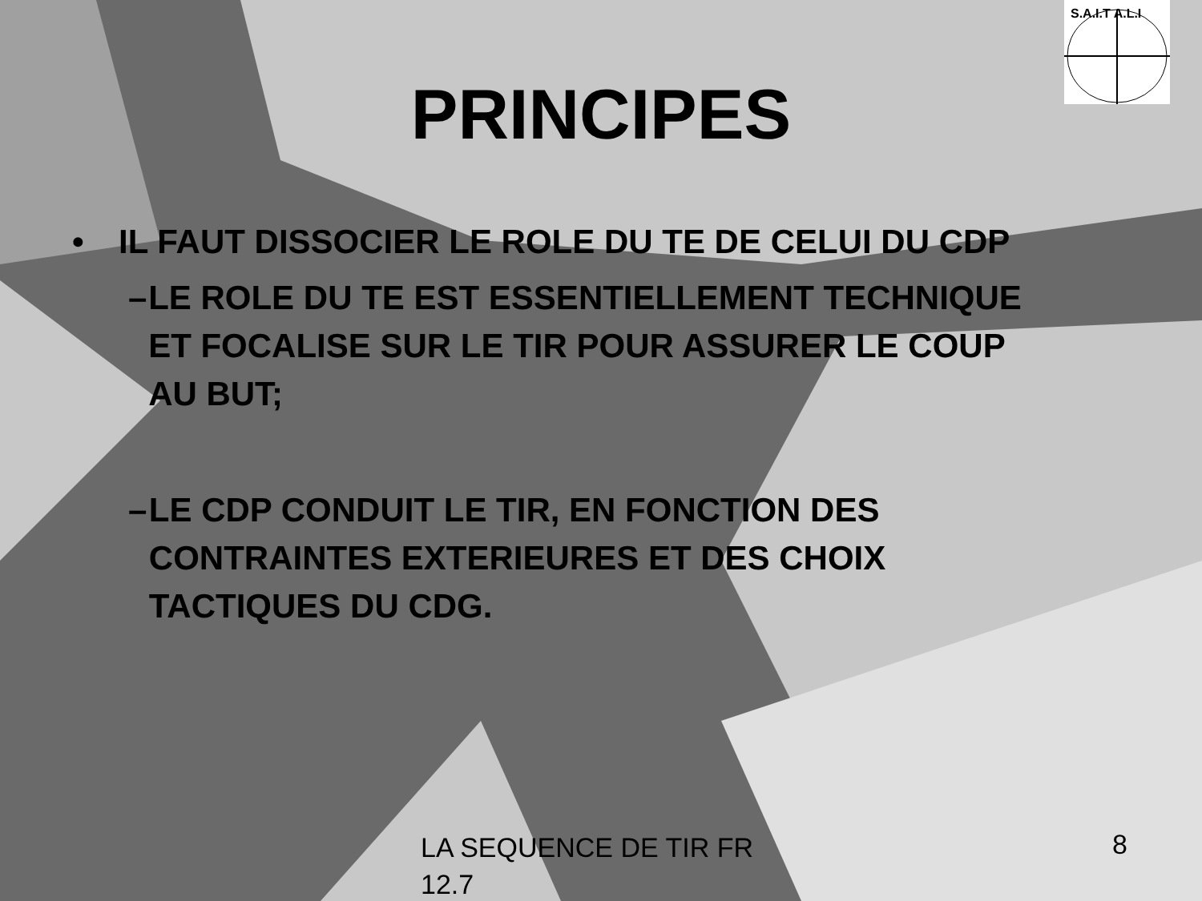S.A.I.T A.L.I
PRINCIPES
• IL FAUT DISSOCIER LE ROLE DU TE DE CELUI DU CDP
– LE ROLE DU TE EST ESSENTIELLEMENT TECHNIQUE ET FOCALISE SUR LE TIR POUR ASSURER LE COUP AU BUT;
– LE CDP CONDUIT LE TIR, EN FONCTION DES CONTRAINTES EXTERIEURES ET DES CHOIX TACTIQUES DU CDG.
LA SEQUENCE DE TIR FR 12.7
8